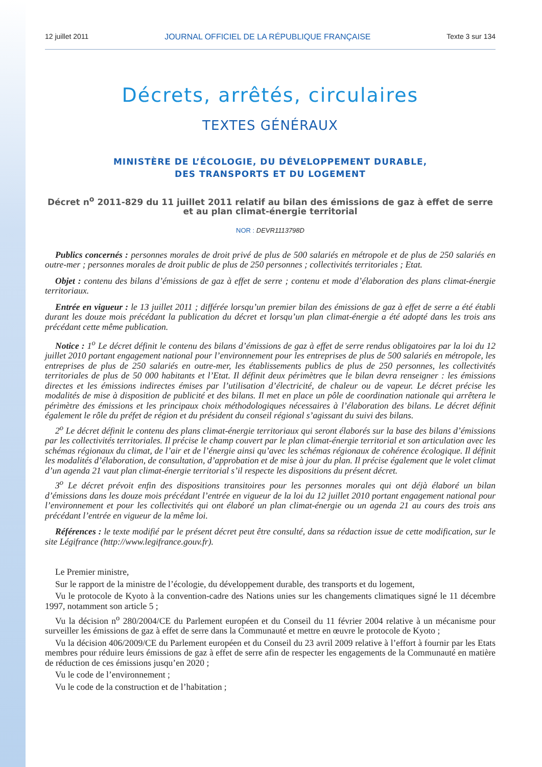12 juillet 2011 JOURNAL OFFICIEL DE LA RÉPUBLIQUE FRANÇAISE Texte 3 sur 134
Décrets, arrêtés, circulaires
TEXTES GÉNÉRAUX
MINISTÈRE DE L’ÉCOLOGIE, DU DÉVELOPPEMENT DURABLE,
DES TRANSPORTS ET DU LOGEMENT
Décret n<sup>o</sup> 2011-829 du 11 juillet 2011 relatif au bilan des émissions de gaz à effet de serre
et au plan climat-énergie territorial
NOR : DEVR1113798D
Publics concernés : personnes morales de droit privé de plus de 500 salariés en métropole et de plus de 250 salariés en outre-mer ; personnes morales de droit public de plus de 250 personnes ; collectivités territoriales ; Etat.
Objet : contenu des bilans d’émissions de gaz à effet de serre ; contenu et mode d’élaboration des plans climat-énergie territoriaux.
Entrée en vigueur : le 13 juillet 2011 ; différée lorsqu’un premier bilan des émissions de gaz à effet de serre a été établi durant les douze mois précédant la publication du décret et lorsqu’un plan climat-énergie a été adopté dans les trois ans précédant cette même publication.
Notice : 1<sup>o</sup> Le décret définit le contenu des bilans d’émissions de gaz à effet de serre rendus obligatoires par la loi du 12 juillet 2010 portant engagement national pour l’environnement pour les entreprises de plus de 500 salariés en métropole, les entreprises de plus de 250 salariés en outre-mer, les établissements publics de plus de 250 personnes, les collectivités territoriales de plus de 50 000 habitants et l’Etat. Il définit deux périmètres que le bilan devra renseigner : les émissions directes et les émissions indirectes émises par l’utilisation d’électricité, de chaleur ou de vapeur. Le décret précise les modalités de mise à disposition de publicité et des bilans. Il met en place un pôle de coordination nationale qui arrêtera le périmètre des émissions et les principaux choix méthodologiques nécessaires à l’élaboration des bilans. Le décret définit également le rôle du préfet de région et du président du conseil régional s’agissant du suivi des bilans.
2<sup>o</sup> Le décret définit le contenu des plans climat-énergie territoriaux qui seront élaborés sur la base des bilans d’émissions par les collectivités territoriales. Il précise le champ couvert par le plan climat-énergie territorial et son articulation avec les schémas régionaux du climat, de l’air et de l’énergie ainsi qu’avec les schémas régionaux de cohérence écologique. Il définit les modalités d’élaboration, de consultation, d’approbation et de mise à jour du plan. Il précise également que le volet climat d’un agenda 21 vaut plan climat-énergie territorial s’il respecte les dispositions du présent décret.
3<sup>o</sup> Le décret prévoit enfin des dispositions transitoires pour les personnes morales qui ont déjà élaboré un bilan d’émissions dans les douze mois précédant l’entrée en vigueur de la loi du 12 juillet 2010 portant engagement national pour l’environnement et pour les collectivités qui ont élaboré un plan climat-énergie ou un agenda 21 au cours des trois ans précédant l’entrée en vigueur de la même loi.
Références : le texte modifié par le présent décret peut être consulté, dans sa rédaction issue de cette modification, sur le site Légifrance (http://www.legifrance.gouv.fr).
Le Premier ministre,
Sur le rapport de la ministre de l’écologie, du développement durable, des transports et du logement,
Vu le protocole de Kyoto à la convention-cadre des Nations unies sur les changements climatiques signé le 11 décembre 1997, notamment son article 5 ;
Vu la décision n<sup>o</sup> 280/2004/CE du Parlement européen et du Conseil du 11 février 2004 relative à un mécanisme pour surveiller les émissions de gaz à effet de serre dans la Communauté et mettre en œuvre le protocole de Kyoto ;
Vu la décision 406/2009/CE du Parlement européen et du Conseil du 23 avril 2009 relative à l’effort à fournir par les Etats membres pour réduire leurs émissions de gaz à effet de serre afin de respecter les engagements de la Communauté en matière de réduction de ces émissions jusqu’en 2020 ;
Vu le code de l’environnement ;
Vu le code de la construction et de l’habitation ;